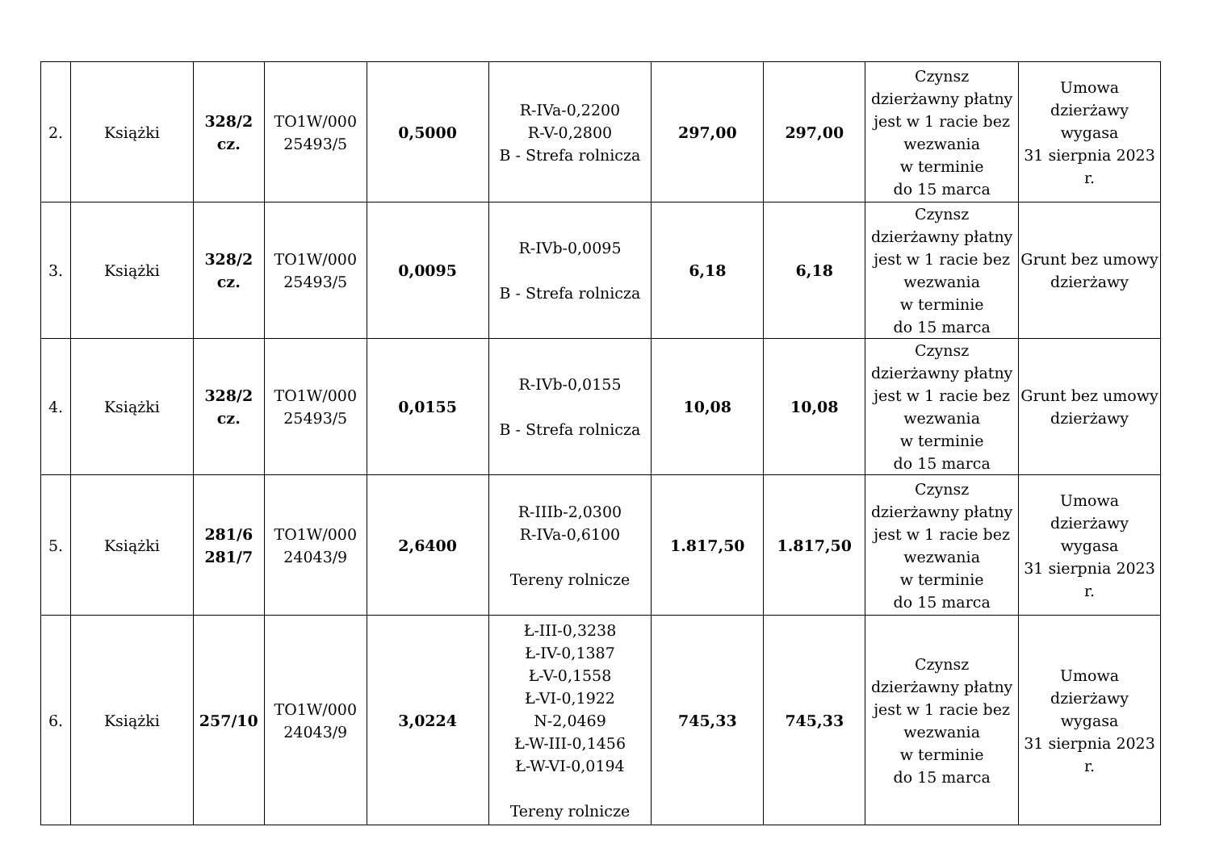| 2. | Książki | 328/2 cz. | TO1W/000 25493/5 | 0,5000 | R-IVa-0,2200 R-V-0,2800 B - Strefa rolnicza | 297,00 | 297,00 | Czynsz dzierżawny płatny jest w 1 racie bez wezwania w terminie do 15 marca | Umowa dzierżawy wygasa 31 sierpnia 2023 r. |
| 3. | Książki | 328/2 cz. | TO1W/000 25493/5 | 0,0095 | R-IVb-0,0095 B - Strefa rolnicza | 6,18 | 6,18 | Czynsz dzierżawny płatny jest w 1 racie bez wezwania w terminie do 15 marca | Grunt bez umowy dzierżawy |
| 4. | Książki | 328/2 cz. | TO1W/000 25493/5 | 0,0155 | R-IVb-0,0155 B - Strefa rolnicza | 10,08 | 10,08 | Czynsz dzierżawny płatny jest w 1 racie bez wezwania w terminie do 15 marca | Grunt bez umowy dzierżawy |
| 5. | Książki | 281/6 281/7 | TO1W/000 24043/9 | 2,6400 | R-IIIb-2,0300 R-IVa-0,6100 Tereny rolnicze | 1.817,50 | 1.817,50 | Czynsz dzierżawny płatny jest w 1 racie bez wezwania w terminie do 15 marca | Umowa dzierżawy wygasa 31 sierpnia 2023 r. |
| 6. | Książki | 257/10 | TO1W/000 24043/9 | 3,0224 | Ł-III-0,3238 Ł-IV-0,1387 Ł-V-0,1558 Ł-VI-0,1922 N-2,0469 Ł-W-III-0,1456 Ł-W-VI-0,0194 Tereny rolnicze | 745,33 | 745,33 | Czynsz dzierżawny płatny jest w 1 racie bez wezwania w terminie do 15 marca | Umowa dzierżawy wygasa 31 sierpnia 2023 r. |